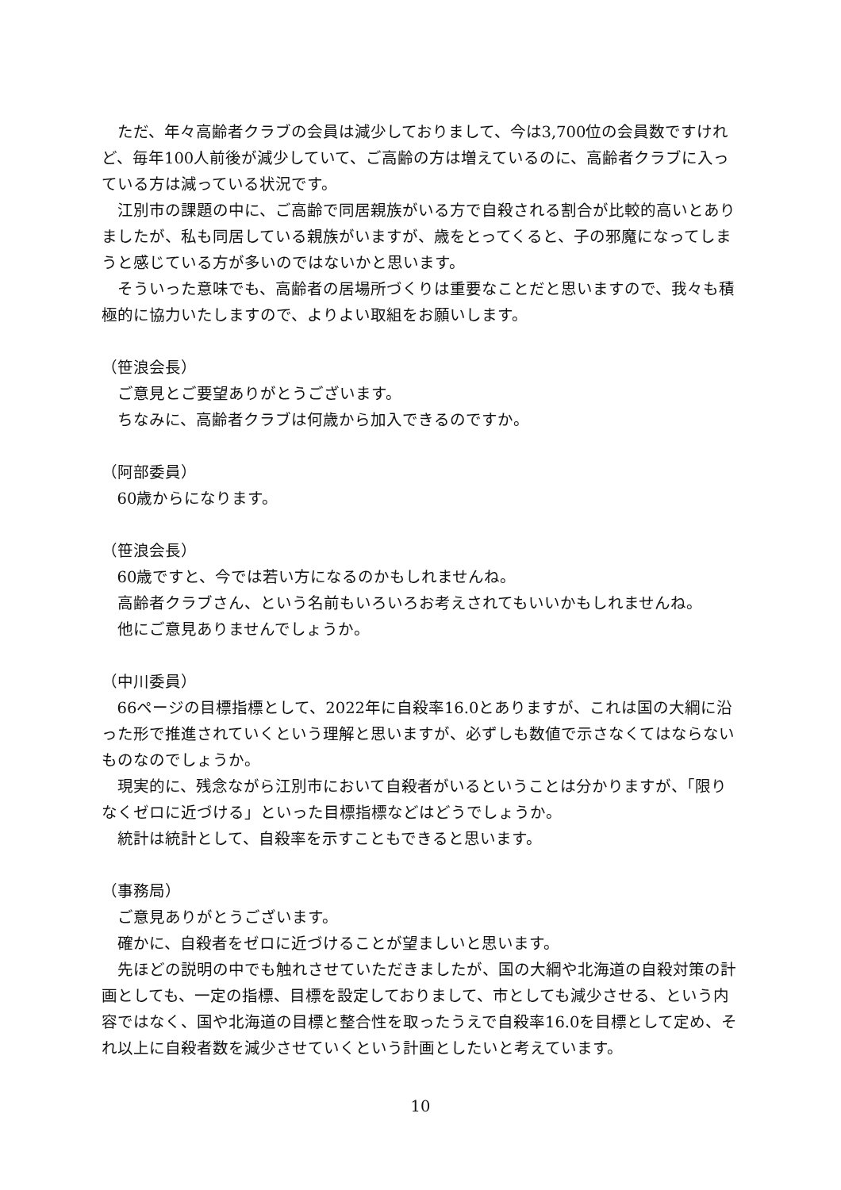ただ、年々高齢者クラブの会員は減少しておりまして、今は3,700位の会員数ですけれど、毎年100人前後が減少していて、ご高齢の方は増えているのに、高齢者クラブに入っている方は減っている状況です。
江別市の課題の中に、ご高齢で同居親族がいる方で自殺される割合が比較的高いとありましたが、私も同居している親族がいますが、歳をとってくると、子の邪魔になってしまうと感じている方が多いのではないかと思います。
そういった意味でも、高齢者の居場所づくりは重要なことだと思いますので、我々も積極的に協力いたしますので、よりよい取組をお願いします。
（笹浪会長）
ご意見とご要望ありがとうございます。
ちなみに、高齢者クラブは何歳から加入できるのですか。
（阿部委員）
60歳からになります。
（笹浪会長）
60歳ですと、今では若い方になるのかもしれませんね。
高齢者クラブさん、という名前もいろいろお考えされてもいいかもしれませんね。
他にご意見ありませんでしょうか。
（中川委員）
66ページの目標指標として、2022年に自殺率16.0とありますが、これは国の大綱に沿った形で推進されていくという理解と思いますが、必ずしも数値で示さなくてはならないものなのでしょうか。
現実的に、残念ながら江別市において自殺者がいるということは分かりますが、「限りなくゼロに近づける」といった目標指標などはどうでしょうか。
統計は統計として、自殺率を示すこともできると思います。
（事務局）
ご意見ありがとうございます。
確かに、自殺者をゼロに近づけることが望ましいと思います。
先ほどの説明の中でも触れさせていただきましたが、国の大綱や北海道の自殺対策の計画としても、一定の指標、目標を設定しておりまして、市としても減少させる、という内容ではなく、国や北海道の目標と整合性を取ったうえで自殺率16.0を目標として定め、それ以上に自殺者数を減少させていくという計画としたいと考えています。
10